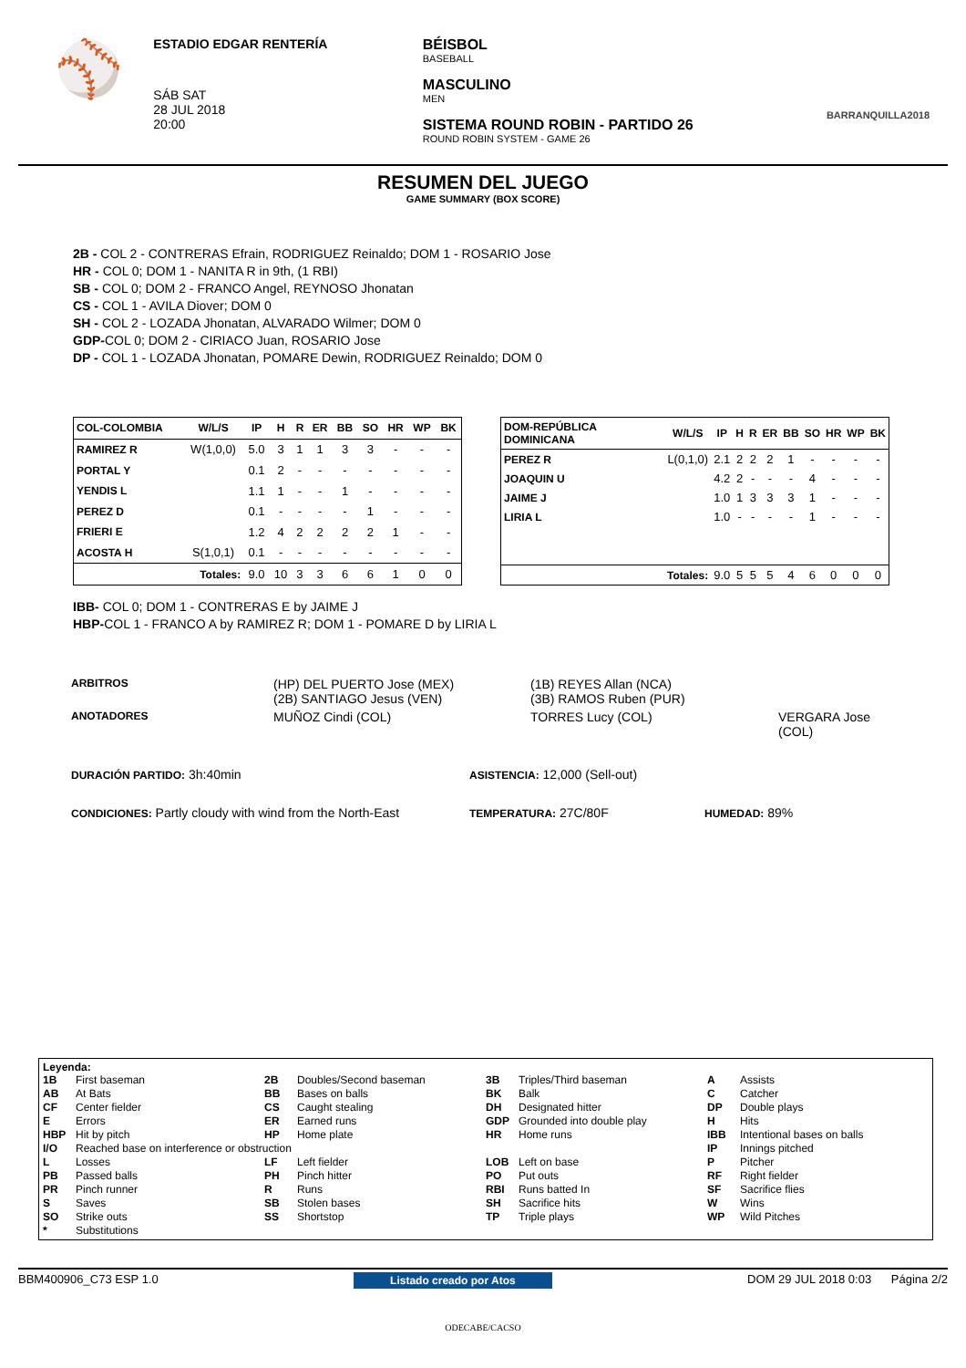⚾
ESTADIO EDGAR RENTERÍA
SÁB SAT
28 JUL 2018
20:00
BÉISBOL
BASEBALL
MASCULINO
MEN
SISTEMA ROUND ROBIN - PARTIDO 26
ROUND ROBIN SYSTEM - GAME 26
BARRANQUILLA2018
RESUMEN DEL JUEGO
GAME SUMMARY (BOX SCORE)
2B - COL 2 - CONTRERAS Efrain, RODRIGUEZ Reinaldo; DOM 1 - ROSARIO Jose
HR - COL 0; DOM 1 - NANITA R in 9th, (1 RBI)
SB - COL 0; DOM 2 - FRANCO Angel, REYNOSO Jhonatan
CS - COL 1 - AVILA Diover; DOM 0
SH - COL 2 - LOZADA Jhonatan, ALVARADO Wilmer; DOM 0
GDP-COL 0; DOM 2 - CIRIACO Juan, ROSARIO Jose
DP - COL 1 - LOZADA Jhonatan, POMARE Dewin, RODRIGUEZ Reinaldo; DOM 0
| COL-COLOMBIA | W/L/S | IP | H | R | ER | BB | SO | HR | WP | BK |
| --- | --- | --- | --- | --- | --- | --- | --- | --- | --- | --- |
| RAMIREZ R | W(1,0,0) | 5.0 | 3 | 1 | 1 | 3 | 3 | - | - | - |
| PORTAL Y | | 0.1 | 2 | - | - | - | - | - | - | - |
| YENDIS L | | 1.1 | 1 | - | - | 1 | - | - | - | - |
| PEREZ D | | 0.1 | - | - | - | - | 1 | - | - | - |
| FRIERI E | | 1.2 | 4 | 2 | 2 | 2 | 2 | 1 | - | - |
| ACOSTA H | S(1,0,1) | 0.1 | - | - | - | - | - | - | - | - |
| Totales: | | 9.0 | 10 | 3 | 3 | 6 | 6 | 1 | 0 | 0 |
| DOM-REPÚBLICA DOMINICANA | W/L/S | IP | H | R | ER | BB | SO | HR | WP | BK |
| --- | --- | --- | --- | --- | --- | --- | --- | --- | --- | --- |
| PEREZ R | L(0,1,0) | 2.1 | 2 | 2 | 2 | 1 | - | - | - | - |
| JOAQUIN U | | 4.2 | 2 | - | - | - | 4 | - | - | - |
| JAIME J | | 1.0 | 1 | 3 | 3 | 3 | 1 | - | - | - |
| LIRIA L | | 1.0 | - | - | - | - | 1 | - | - | - |
| Totales: | | 9.0 | 5 | 5 | 5 | 4 | 6 | 0 | 0 | 0 |
IBB- COL 0; DOM 1 - CONTRERAS E by JAIME J
HBP-COL 1 - FRANCO A by RAMIREZ R; DOM 1 - POMARE D by LIRIA L
| ARBITROS | (HP) DEL PUERTO Jose (MEX) (2B) SANTIAGO Jesus (VEN) | (1B) REYES Allan (NCA) (3B) RAMOS Ruben (PUR) | |
| ANOTADORES | MUÑOZ Cindi (COL) | TORRES Lucy (COL) | VERGARA Jose (COL) |
| DURACIÓN PARTIDO: 3h:40min | ASISTENCIA: 12,000 (Sell-out) | |
| CONDICIONES: Partly cloudy with wind from the North-East | TEMPERATURA: 27C/80F | HUMEDAD: 89% |
Leyenda:
| 1B | First baseman | 2B | Doubles/Second baseman | 3B | Triples/Third baseman | A | Assists |
| AB | At Bats | BB | Bases on balls | BK | Balk | C | Catcher |
| CF | Center fielder | CS | Caught stealing | DH | Designated hitter | DP | Double plays |
| E | Errors | ER | Earned runs | GDP | Grounded into double play | H | Hits |
| HBP | Hit by pitch | HP | Home plate | HR | Home runs | IBB | Intentional bases on balls |
| I/O | Reached base on interference or obstruction | | | | | IP | Innings pitched |
| L | Losses | LF | Left fielder | LOB | Left on base | P | Pitcher |
| PB | Passed balls | PH | Pinch hitter | PO | Put outs | RF | Right fielder |
| PR | Pinch runner | R | Runs | RBI | Runs batted In | SF | Sacrifice flies |
| S | Saves | SB | Stolen bases | SH | Sacrifice hits | W | Wins |
| SO | Strike outs | SS | Shortstop | TP | Triple plays | WP | Wild Pitches |
| * | Substitutions | | | | | | |
BBM400906_C73 ESP 1.0 Listado creado por Atos DOM 29 JUL 2018 0:03 Página 2/2
ODECABE/CACSO